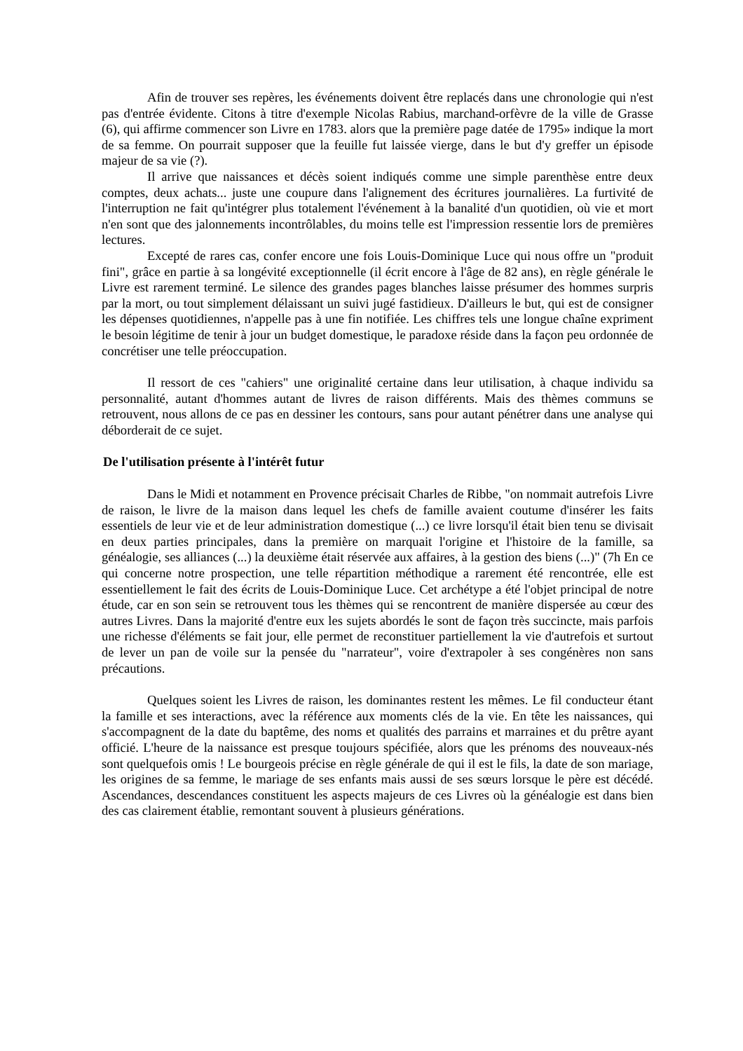Afin de trouver ses repères, les événements doivent être replacés dans une chronologie qui n'est pas d'entrée évidente. Citons à titre d'exemple Nicolas Rabius, marchand-orfèvre de la ville de Grasse (6), qui affirme commencer son Livre en 1783. alors que la première page datée de 1795» indique la mort de sa femme. On pourrait supposer que la feuille fut laissée vierge, dans le but d'y greffer un épisode majeur de sa vie (?).
Il arrive que naissances et décès soient indiqués comme une simple parenthèse entre deux comptes, deux achats... juste une coupure dans l'alignement des écritures journalières. La furtivité de l'interruption ne fait qu'intégrer plus totalement l'événement à la banalité d'un quotidien, où vie et mort n'en sont que des jalonnements incontrôlables, du moins telle est l'impression ressentie lors de premières lectures.
Excepté de rares cas, confer encore une fois Louis-Dominique Luce qui nous offre un "produit fini", grâce en partie à sa longévité exceptionnelle (il écrit encore à l'âge de 82 ans), en règle générale le Livre est rarement terminé. Le silence des grandes pages blanches laisse présumer des hommes surpris par la mort, ou tout simplement délaissant un suivi jugé fastidieux. D'ailleurs le but, qui est de consigner les dépenses quotidiennes, n'appelle pas à une fin notifiée. Les chiffres tels une longue chaîne expriment le besoin légitime de tenir à jour un budget domestique, le paradoxe réside dans la façon peu ordonnée de concrétiser une telle préoccupation.
Il ressort de ces "cahiers" une originalité certaine dans leur utilisation, à chaque individu sa personnalité, autant d'hommes autant de livres de raison différents. Mais des thèmes communs se retrouvent, nous allons de ce pas en dessiner les contours, sans pour autant pénétrer dans une analyse qui déborderait de ce sujet.
De l'utilisation présente à l'intérêt futur
Dans le Midi et notamment en Provence précisait Charles de Ribbe, "on nommait autrefois Livre de raison, le livre de la maison dans lequel les chefs de famille avaient coutume d'insérer les faits essentiels de leur vie et de leur administration domestique (...) ce livre lorsqu'il était bien tenu se divisait en deux parties principales, dans la première on marquait l'origine et l'histoire de la famille, sa généalogie, ses alliances (...) la deuxième était réservée aux affaires, à la gestion des biens (...)" (7h En ce qui concerne notre prospection, une telle répartition méthodique a rarement été rencontrée, elle est essentiellement le fait des écrits de Louis-Dominique Luce. Cet archétype a été l'objet principal de notre étude, car en son sein se retrouvent tous les thèmes qui se rencontrent de manière dispersée au cœur des autres Livres. Dans la majorité d'entre eux les sujets abordés le sont de façon très succincte, mais parfois une richesse d'éléments se fait jour, elle permet de reconstituer partiellement la vie d'autrefois et surtout de lever un pan de voile sur la pensée du "narrateur", voire d'extrapoler à ses congénères non sans précautions.
Quelques soient les Livres de raison, les dominantes restent les mêmes. Le fil conducteur étant la famille et ses interactions, avec la référence aux moments clés de la vie. En tête les naissances, qui s'accompagnent de la date du baptême, des noms et qualités des parrains et marraines et du prêtre ayant officié. L'heure de la naissance est presque toujours spécifiée, alors que les prénoms des nouveaux-nés sont quelquefois omis ! Le bourgeois précise en règle générale de qui il est le fils, la date de son mariage, les origines de sa femme, le mariage de ses enfants mais aussi de ses sœurs lorsque le père est décédé. Ascendances, descendances constituent les aspects majeurs de ces Livres où la généalogie est dans bien des cas clairement établie, remontant souvent à plusieurs générations.